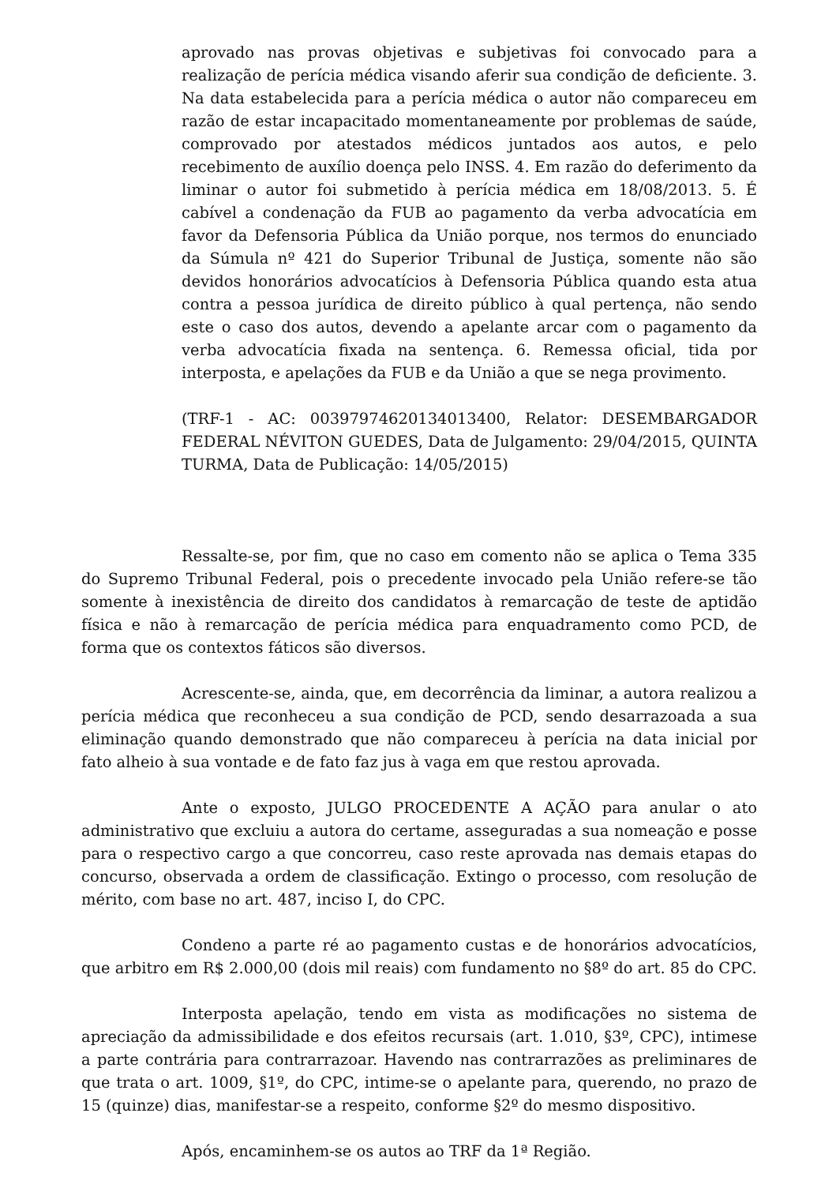aprovado nas provas objetivas e subjetivas foi convocado para a realização de perícia médica visando aferir sua condição de deficiente. 3. Na data estabelecida para a perícia médica o autor não compareceu em razão de estar incapacitado momentaneamente por problemas de saúde, comprovado por atestados médicos juntados aos autos, e pelo recebimento de auxílio doença pelo INSS. 4. Em razão do deferimento da liminar o autor foi submetido à perícia médica em 18/08/2013. 5. É cabível a condenação da FUB ao pagamento da verba advocatícia em favor da Defensoria Pública da União porque, nos termos do enunciado da Súmula nº 421 do Superior Tribunal de Justiça, somente não são devidos honorários advocatícios à Defensoria Pública quando esta atua contra a pessoa jurídica de direito público à qual pertença, não sendo este o caso dos autos, devendo a apelante arcar com o pagamento da verba advocatícia fixada na sentença. 6. Remessa oficial, tida por interposta, e apelações da FUB e da União a que se nega provimento.
(TRF-1 - AC: 00397974620134013400, Relator: DESEMBARGADOR FEDERAL NÉVITON GUEDES, Data de Julgamento: 29/04/2015, QUINTA TURMA, Data de Publicação: 14/05/2015)
Ressalte-se, por fim, que no caso em comento não se aplica o Tema 335 do Supremo Tribunal Federal, pois o precedente invocado pela União refere-se tão somente à inexistência de direito dos candidatos à remarcação de teste de aptidão física e não à remarcação de perícia médica para enquadramento como PCD, de forma que os contextos fáticos são diversos.
Acrescente-se, ainda, que, em decorrência da liminar, a autora realizou a perícia médica que reconheceu a sua condição de PCD, sendo desarrazoada a sua eliminação quando demonstrado que não compareceu à perícia na data inicial por fato alheio à sua vontade e de fato faz jus à vaga em que restou aprovada.
Ante o exposto, JULGO PROCEDENTE A AÇÃO para anular o ato administrativo que excluiu a autora do certame, asseguradas a sua nomeação e posse para o respectivo cargo a que concorreu, caso reste aprovada nas demais etapas do concurso, observada a ordem de classificação. Extingo o processo, com resolução de mérito, com base no art. 487, inciso I, do CPC.
Condeno a parte ré ao pagamento custas e de honorários advocatícios, que arbitro em R$ 2.000,00 (dois mil reais) com fundamento no §8º do art. 85 do CPC.
Interposta apelação, tendo em vista as modificações no sistema de apreciação da admissibilidade e dos efeitos recursais (art. 1.010, §3º, CPC), intimese a parte contrária para contrarrazoar. Havendo nas contrarrazões as preliminares de que trata o art. 1009, §1º, do CPC, intime-se o apelante para, querendo, no prazo de 15 (quinze) dias, manifestar-se a respeito, conforme §2º do mesmo dispositivo.
Após, encaminhem-se os autos ao TRF da 1ª Região.